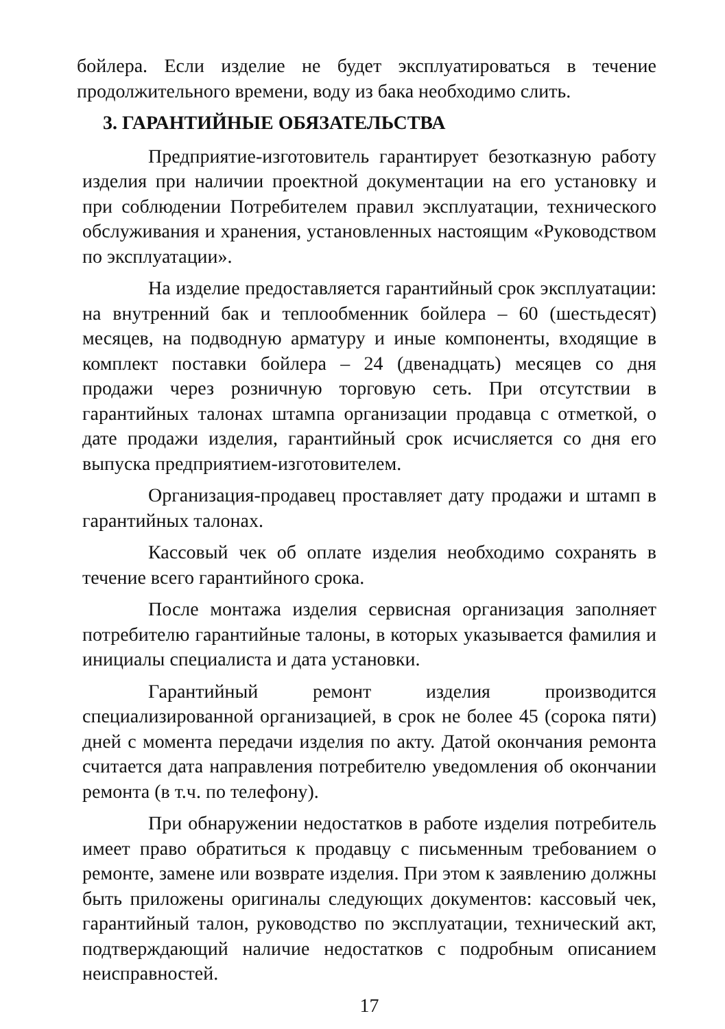бойлера. Если изделие не будет эксплуатироваться в течение продолжительного времени, воду из бака необходимо слить.
3. ГАРАНТИЙНЫЕ ОБЯЗАТЕЛЬСТВА
Предприятие-изготовитель гарантирует безотказную работу изделия при наличии проектной документации на его установку и при соблюдении Потребителем правил эксплуатации, технического обслуживания и хранения, установленных настоящим «Руководством по эксплуатации».
На изделие предоставляется гарантийный срок эксплуатации: на внутренний бак и теплообменник бойлера – 60 (шестьдесят) месяцев, на подводную арматуру и иные компоненты, входящие в комплект поставки бойлера – 24 (двенадцать) месяцев со дня продажи через розничную торговую сеть. При отсутствии в гарантийных талонах штампа организации продавца с отметкой, о дате продажи изделия, гарантийный срок исчисляется со дня его выпуска предприятием-изготовителем.
Организация-продавец проставляет дату продажи и штамп в гарантийных талонах.
Кассовый чек об оплате изделия необходимо сохранять в течение всего гарантийного срока.
После монтажа изделия сервисная организация заполняет потребителю гарантийные талоны, в которых указывается фамилия и инициалы специалиста и дата установки.
Гарантийный ремонт изделия производится специализированной организацией, в срок не более 45 (сорока пяти) дней с момента передачи изделия по акту. Датой окончания ремонта считается дата направления потребителю уведомления об окончании ремонта (в т.ч. по телефону).
При обнаружении недостатков в работе изделия потребитель имеет право обратиться к продавцу с письменным требованием о ремонте, замене или возврате изделия. При этом к заявлению должны быть приложены оригиналы следующих документов: кассовый чек, гарантийный талон, руководство по эксплуатации, технический акт, подтверждающий наличие недостатков с подробным описанием неисправностей.
17